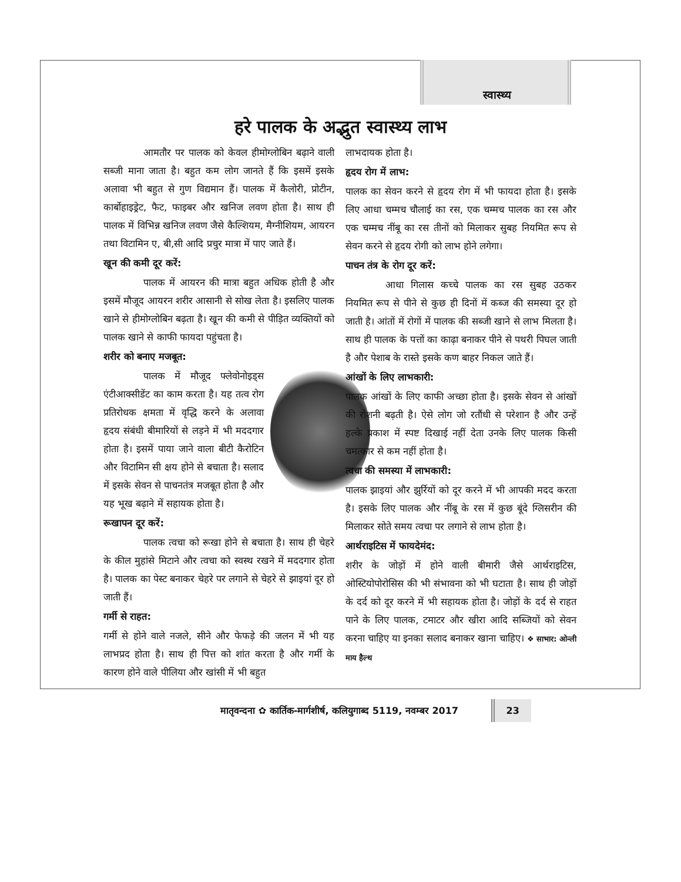स्वास्थ्य
हरे पालक के अद्भुत स्वास्थ्य लाभ
आमतौर पर पालक को केवल हीमोग्लोबिन बढ़ाने वाली सब्जी माना जाता है। बहुत कम लोग जानते हैं कि इसमें इसके अलावा भी बहुत से गुण विद्यमान हैं। पालक में कैलोरी, प्रोटीन, कार्बोहाइड्रेट, फैट, फाइबर और खनिज लवण होता है। साथ ही पालक में विभिन्न खनिज लवण जैसे कैल्शियम, मैग्नीशियम, आयरन तथा विटामिन ए, बी,सी आदि प्रचुर मात्रा में पाए जाते हैं।
खून की कमी दूर करें:
पालक में आयरन की मात्रा बहुत अधिक होती है और इसमें मौजूद आयरन शरीर आसानी से सोख लेता है। इसलिए पालक खाने से हीमोग्लोबिन बढ़ता है। खून की कमी से पीड़ित व्यक्तियों को पालक खाने से काफी फायदा पहुंचता है।
शरीर को बनाए मजबूत:
पालक में मौजूद फ्लेवोनोइड्स एंटीआक्सीडेंट का काम करता है। यह तत्व रोग प्रतिरोधक क्षमता में वृद्धि करने के अलावा हृदय संबंधी बीमारियों से लड़ने में भी मददगार होता है। इसमें पाया जाने वाला बीटी कैरोटिन और विटामिन सी क्षय होने से बचाता है। सलाद में इसके सेवन से पाचनतंत्र मजबूत होता है और यह भूख बढ़ाने में सहायक होता है।
रूखापन दूर करें:
पालक त्वचा को रूखा होने से बचाता है। साथ ही चेहरे के कील मुहांसे मिटाने और त्वचा को स्वस्थ रखने में मददगार होता है। पालक का पेस्ट बनाकर चेहरे पर लगाने से चेहरे से झाइयां दूर हो जाती हैं।
गर्मी से राहत:
गर्मी से होने वाले नजले, सीने और फेफड़े की जलन में भी यह लाभप्रद होता है। साथ ही पित्त को शांत करता है और गर्मी के कारण होने वाले पीलिया और खांसी में भी बहुत
लाभदायक होता है।
हृदय रोग में लाभ:
पालक का सेवन करने से हृदय रोग में भी फायदा होता है। इसके लिए आधा चम्मच चौलाई का रस, एक चम्मच पालक का रस और एक चम्मच नींबू का रस तीनों को मिलाकर सुबह नियमित रूप से सेवन करने से हृदय रोगी को लाभ होने लगेगा।
पाचन तंत्र के रोग दूर करें:
आधा गिलास कच्चे पालक का रस सुबह उठकर नियमित रूप से पीने से कुछ ही दिनों में कब्ज की समस्या दूर हो जाती है। आंतों में रोगों में पालक की सब्जी खाने से लाभ मिलता है। साथ ही पालक के पत्तों का काढ़ा बनाकर पीने से पथरी पिघल जाती है और पेशाब के रास्ते इसके कण बाहर निकल जाते हैं।
आंखों के लिए लाभकारी:
पालक आंखों के लिए काफी अच्छा होता है। इसके सेवन से आंखों की रोशनी बढ़ती है। ऐसे लोग जो रतौंधी से परेशान है और उन्हें हल्के प्रकाश में स्पष्ट दिखाई नहीं देता उनके लिए पालक किसी चमत्कार से कम नहीं होता है।
त्वचा की समस्या में लाभकारी:
पालक झाइयां और झुर्रियों को दूर करने में भी आपकी मदद करता है। इसके लिए पालक और नींबू के रस में कुछ बूंदे ग्लिसरीन की मिलाकर सोते समय त्वचा पर लगाने से लाभ होता है।
आर्थराइटिस में फायदेमंद:
शरीर के जोड़ों में होने वाली बीमारी जैसे आर्थराइटिस, ओस्टियोपोरोसिस की भी संभावना को भी घटाता है। साथ ही जोड़ों के दर्द को दूर करने में भी सहायक होता है। जोड़ों के दर्द से राहत पाने के लिए पालक, टमाटर और खीरा आदि सब्जियों को सेवन करना चाहिए या इनका सलाद बनाकर खाना चाहिए। ❖ साभार: ओन्ली माय हैल्थ
मातृवन्दना ✿ कार्तिक-मार्गशीर्ष, कलियुगाब्द 5119, नवम्बर 2017 23